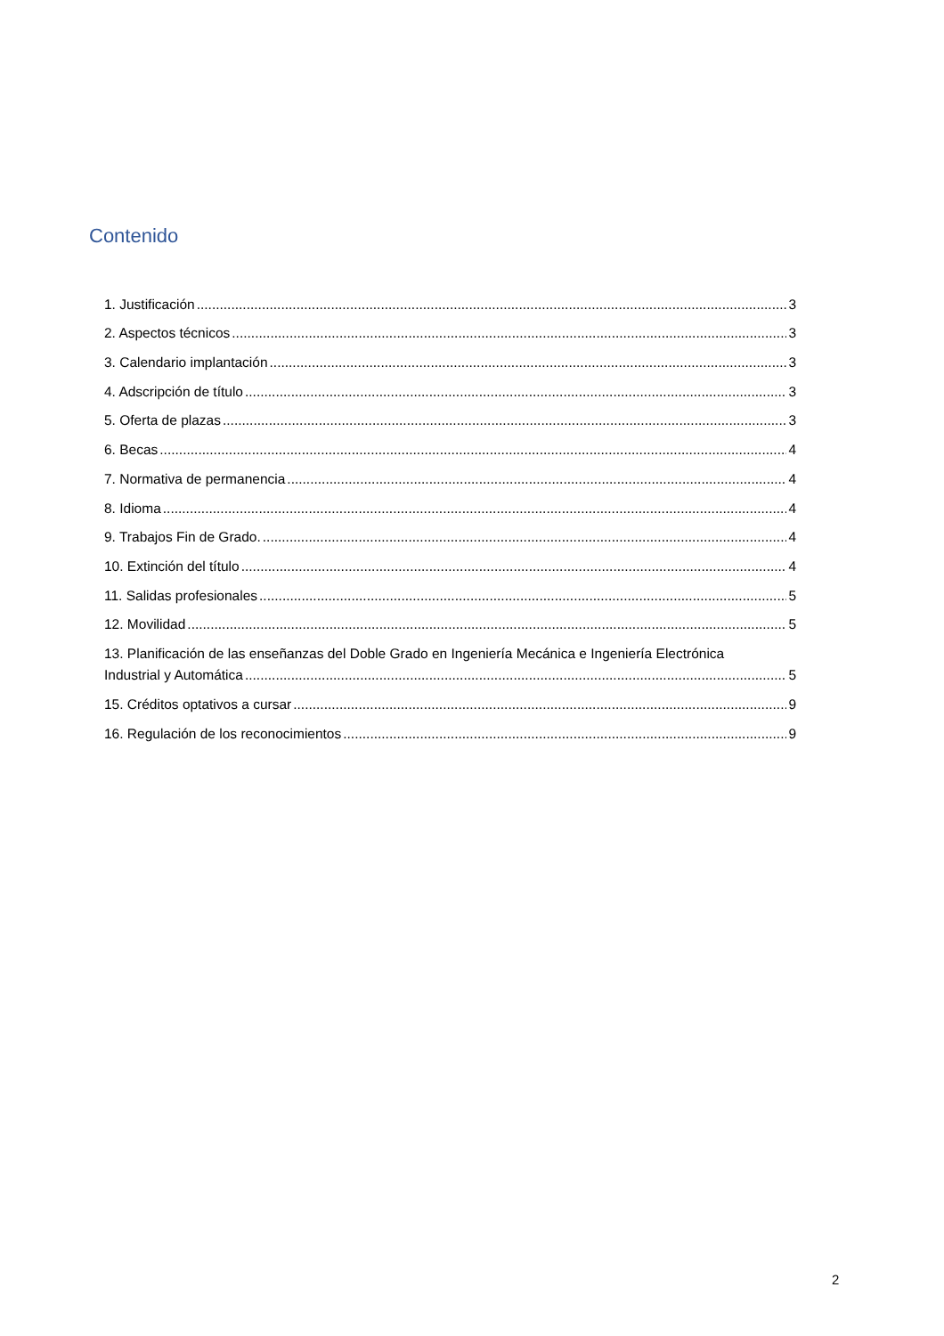Contenido
1. Justificación 3
2. Aspectos técnicos 3
3. Calendario implantación 3
4. Adscripción de título 3
5. Oferta de plazas 3
6. Becas 4
7. Normativa de permanencia 4
8. Idioma 4
9. Trabajos Fin de Grado. 4
10. Extinción del título 4
11. Salidas profesionales 5
12. Movilidad 5
13. Planificación de las enseñanzas del Doble Grado en Ingeniería Mecánica e Ingeniería Electrónica
Industrial y Automática 5
15. Créditos optativos a cursar 9
16. Regulación de los reconocimientos 9
2